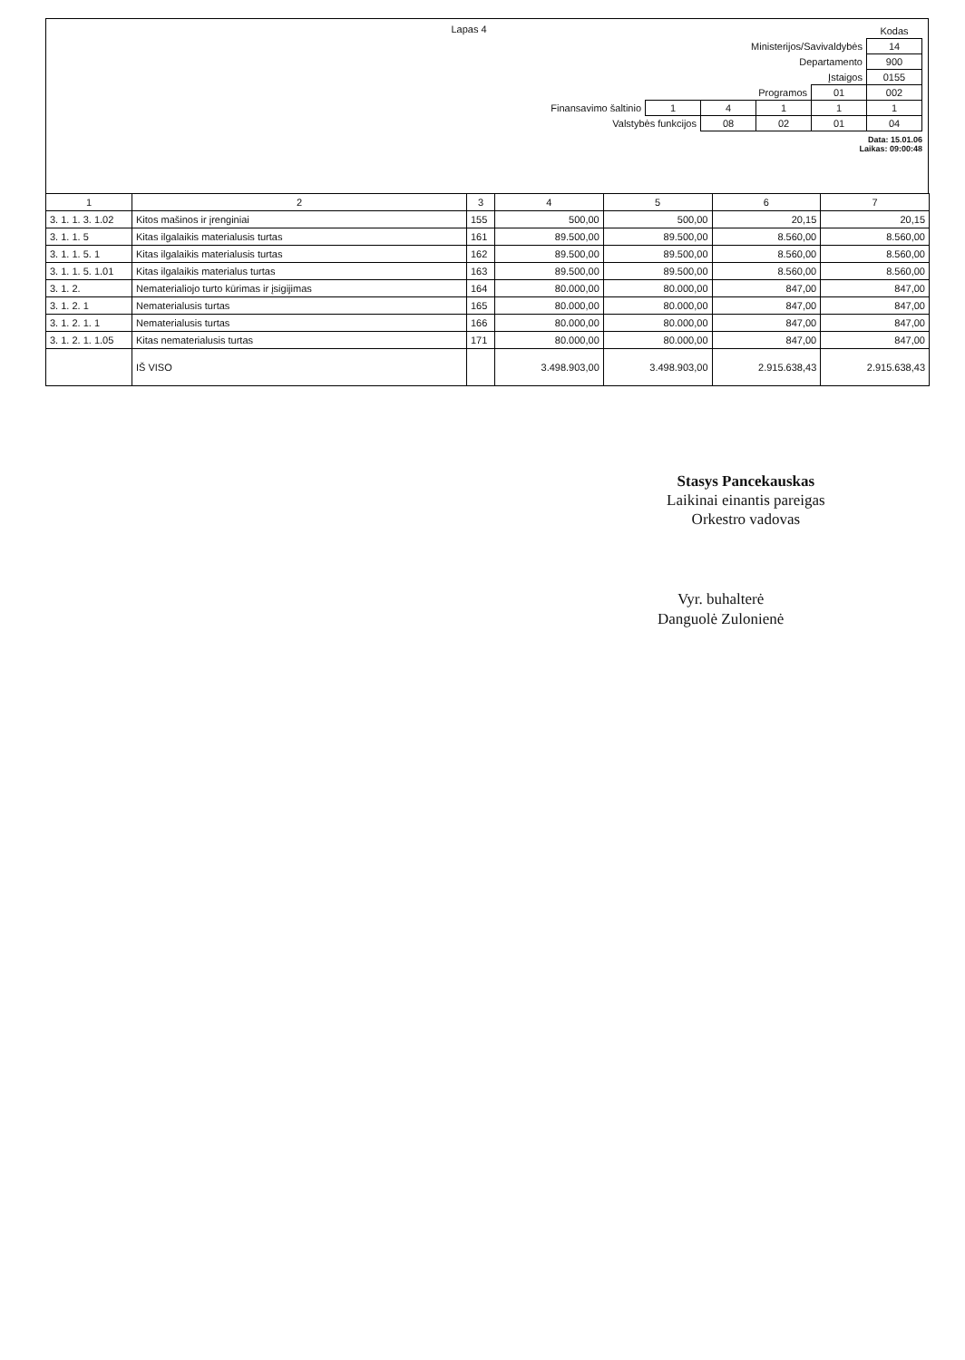Lapas 4
| | | | | | Kodas |
| Ministerijos/Savivaldybės | | | | | 14 |
| Departamento | | | | | 900 |
| Įstaigos | | | | | 0155 |
| Programos | | | | 01 | 002 |
| Finansavimo šaltinio | 1 | 4 | 1 | 1 | 1 |
| Valstybės funkcijos | | 08 | 02 | 01 | 04 |
Data: 15.01.06
Laikas: 09:00:48
| 1 | 2 | 3 | 4 | 5 | 6 | 7 |
| --- | --- | --- | --- | --- | --- | --- |
| 3. 1. 1. 3. 1.02 | Kitos mašinos ir įrenginiai | 155 | 500,00 | 500,00 | 20,15 | 20,15 |
| 3. 1. 1. 5 | Kitas ilgalaikis materialusis turtas | 161 | 89.500,00 | 89.500,00 | 8.560,00 | 8.560,00 |
| 3. 1. 1. 5. 1 | Kitas ilgalaikis materialusis turtas | 162 | 89.500,00 | 89.500,00 | 8.560,00 | 8.560,00 |
| 3. 1. 1. 5. 1.01 | Kitas ilgalaikis materialus turtas | 163 | 89.500,00 | 89.500,00 | 8.560,00 | 8.560,00 |
| 3. 1. 2. | Nematerialiojo turto kūrimas ir įsigijimas | 164 | 80.000,00 | 80.000,00 | 847,00 | 847,00 |
| 3. 1. 2. 1 | Nematerialusis turtas | 165 | 80.000,00 | 80.000,00 | 847,00 | 847,00 |
| 3. 1. 2. 1. 1 | Nematerialusis turtas | 166 | 80.000,00 | 80.000,00 | 847,00 | 847,00 |
| 3. 1. 2. 1. 1.05 | Kitas nematerialusis turtas | 171 | 80.000,00 | 80.000,00 | 847,00 | 847,00 |
| | IŠ VISO | | 3.498.903,00 | 3.498.903,00 | 2.915.638,43 | 2.915.638,43 |
Stasys Pancekauskas
Laikinai einantis pareigas
Orkestro vadovas
Vyr. buhalterė
Danguolė Zulonienė